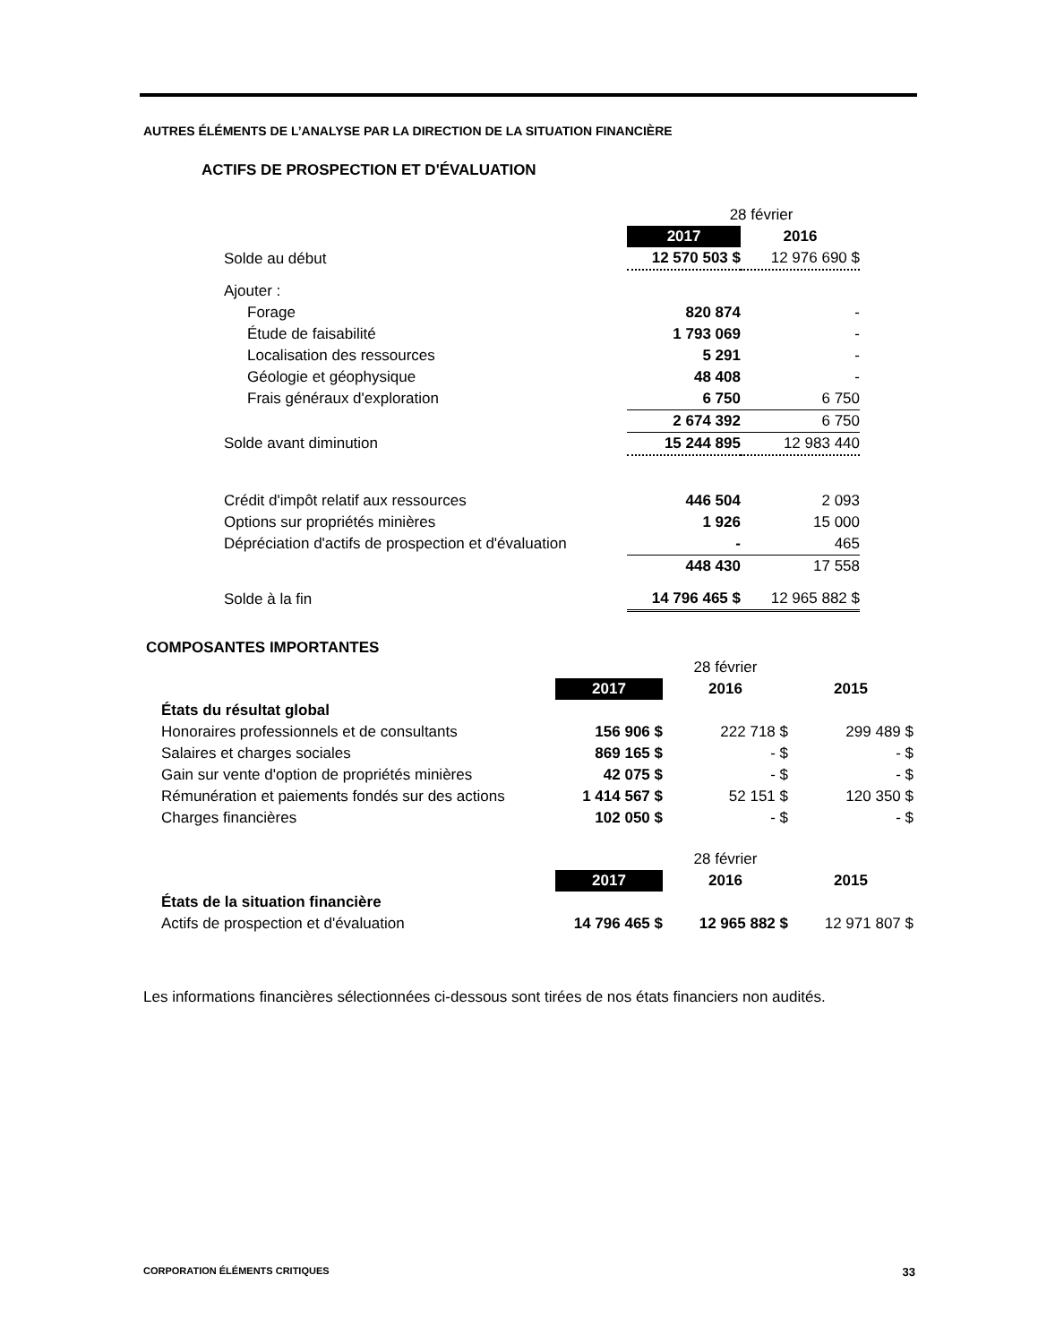AUTRES ÉLÉMENTS DE L’ANALYSE PAR LA DIRECTION DE LA SITUATION FINANCIÈRE
ACTIFS DE PROSPECTION ET D'ÉVALUATION
| | 28 février | |
| | 2017 | 2016 |
| Solde au début | 12 570 503 $ | 12 976 690 $ |
| Ajouter : | | |
| Forage | 820 874 | - |
| Étude de faisabilité | 1 793 069 | - |
| Localisation des ressources | 5 291 | - |
| Géologie et géophysique | 48 408 | - |
| Frais généraux d'exploration | 6 750 | 6 750 |
| | 2 674 392 | 6 750 |
| Solde avant diminution | 15 244 895 | 12 983 440 |
| Crédit d'impôt relatif aux ressources | 446 504 | 2 093 |
| Options sur propriétés minières | 1 926 | 15 000 |
| Dépréciation d'actifs de prospection et d'évaluation | - | 465 |
| | 448 430 | 17 558 |
| Solde à la fin | 14 796 465 $ | 12 965 882 $ |
COMPOSANTES IMPORTANTES
| | | 28 février | |
| | 2017 | 2016 | 2015 |
| États du résultat global | | | |
| Honoraires professionnels et de consultants | 156 906 $ | 222 718 $ | 299 489 $ |
| Salaires et charges sociales | 869 165 $ | - $ | - $ |
| Gain sur vente d'option de propriétés minières | 42 075 $ | - $ | - $ |
| Rémunération et paiements fondés sur des actions | 1 414 567 $ | 52 151 $ | 120 350 $ |
| Charges financières | 102 050 $ | - $ | - $ |
| | | 28 février | |
| | 2017 | 2016 | 2015 |
| États de la situation financière | | | |
| Actifs de prospection et d'évaluation | 14 796 465 $ | 12 965 882 $ | 12 971 807 $ |
Les informations financières sélectionnées ci-dessous sont tirées de nos états financiers non audités.
CORPORATION ÉLÉMENTS CRITIQUES 33